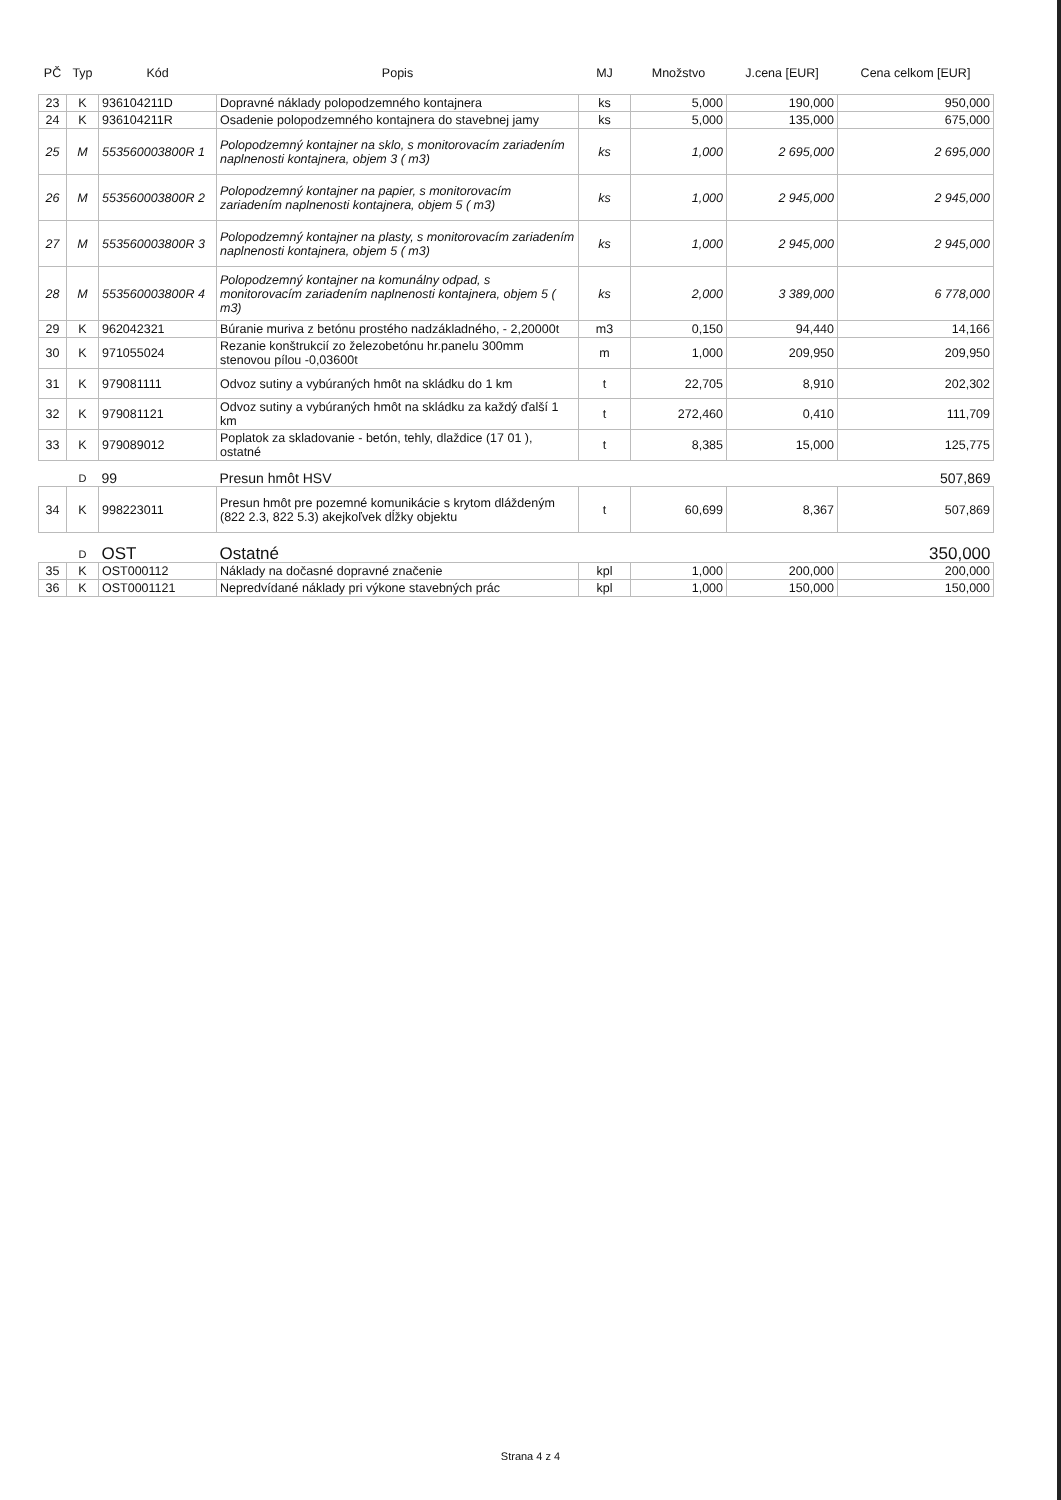| PČ | Typ | Kód | Popis | MJ | Množstvo | J.cena [EUR] | Cena celkom [EUR] |
| --- | --- | --- | --- | --- | --- | --- | --- |
| 23 | K | 936104211D | Dopravné náklady polopodzemného kontajnera | ks | 5,000 | 190,000 | 950,000 |
| 24 | K | 936104211R | Osadenie polopodzemného kontajnera do stavebnej jamy | ks | 5,000 | 135,000 | 675,000 |
| 25 | M | 553560003800R 1 | Polopodzemný kontajner na sklo, s monitorovacím zariadením naplnenosti kontajnera, objem 3 ( m3) | ks | 1,000 | 2 695,000 | 2 695,000 |
| 26 | M | 553560003800R 2 | Polopodzemný kontajner na papier, s monitorovacím zariadením naplnenosti kontajnera, objem 5 ( m3) | ks | 1,000 | 2 945,000 | 2 945,000 |
| 27 | M | 553560003800R 3 | Polopodzemný kontajner na plasty, s monitorovacím zariadením naplnenosti kontajnera, objem 5 ( m3) | ks | 1,000 | 2 945,000 | 2 945,000 |
| 28 | M | 553560003800R 4 | Polopodzemný kontajner na komunálny odpad, s monitorovacím zariadením naplnenosti kontajnera, objem 5 ( m3) | ks | 2,000 | 3 389,000 | 6 778,000 |
| 29 | K | 962042321 | Búranie muriva z betónu prostého nadzákladného, - 2,20000t | m3 | 0,150 | 94,440 | 14,166 |
| 30 | K | 971055024 | Rezanie konštrukcií zo železobetónu hr.panelu 300mm stenovou pílou -0,03600t | m | 1,000 | 209,950 | 209,950 |
| 31 | K | 979081111 | Odvoz sutiny a vybúraných hmôt na skládku do 1 km | t | 22,705 | 8,910 | 202,302 |
| 32 | K | 979081121 | Odvoz sutiny a vybúraných hmôt na skládku za každý ďalší 1 km | t | 272,460 | 0,410 | 111,709 |
| 33 | K | 979089012 | Poplatok za skladovanie - betón, tehly, dlaždice (17 01 ), ostatné | t | 8,385 | 15,000 | 125,775 |
| | D | 99 | Presun hmôt HSV | | | | 507,869 |
| 34 | K | 998223011 | Presun hmôt pre pozemné komunikácie s krytom dláždeným (822 2.3, 822 5.3) akejkoľvek dĺžky objektu | t | 60,699 | 8,367 | 507,869 |
| | D | OST | Ostatné | | | | 350,000 |
| 35 | K | OST000112 | Náklady na dočasné dopravné značenie | kpl | 1,000 | 200,000 | 200,000 |
| 36 | K | OST0001121 | Nepredvídané náklady pri výkone stavebných prác | kpl | 1,000 | 150,000 | 150,000 |
Strana 4 z 4